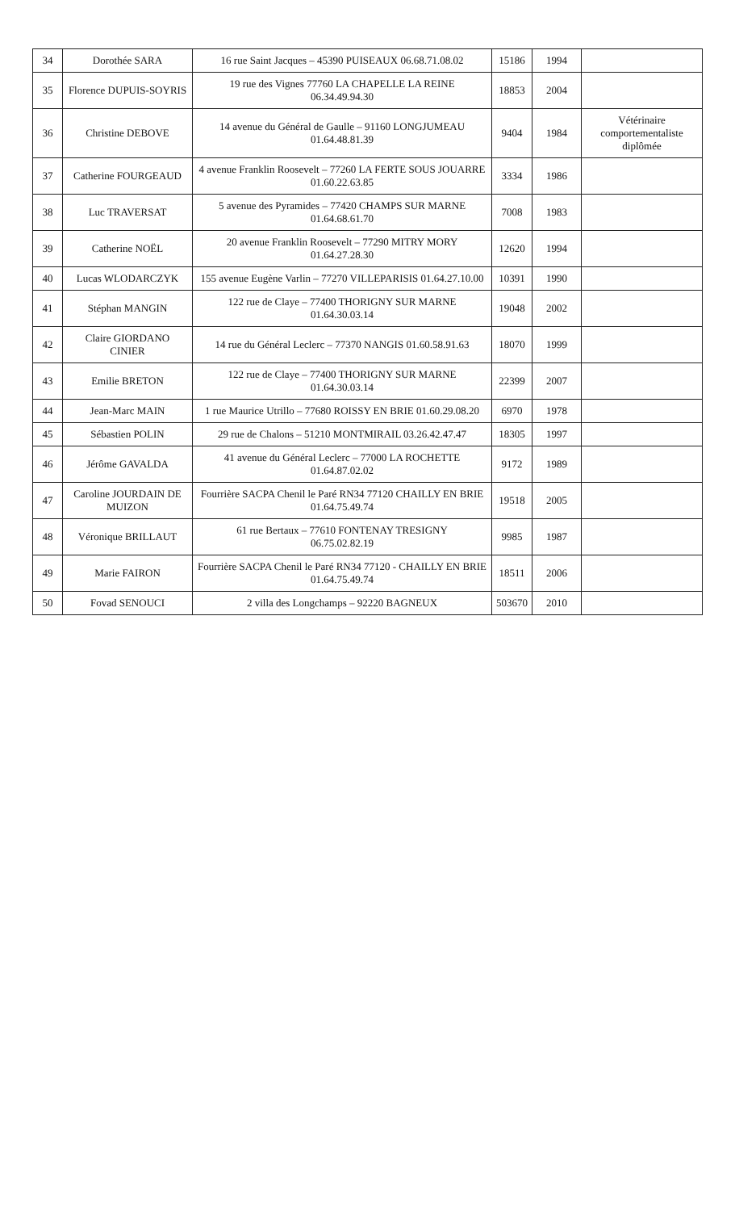| 34 | Dorothée SARA | 16 rue Saint Jacques – 45390 PUISEAUX 06.68.71.08.02 | 15186 | 1994 | |
| 35 | Florence DUPUIS-SOYRIS | 19 rue des Vignes 77760 LA CHAPELLE LA REINE 06.34.49.94.30 | 18853 | 2004 | |
| 36 | Christine DEBOVE | 14 avenue du Général de Gaulle – 91160 LONGJUMEAU 01.64.48.81.39 | 9404 | 1984 | Vétérinaire comportementaliste diplômée |
| 37 | Catherine FOURGEAUD | 4 avenue Franklin Roosevelt – 77260 LA FERTE SOUS JOUARRE 01.60.22.63.85 | 3334 | 1986 | |
| 38 | Luc TRAVERSAT | 5 avenue des Pyramides – 77420 CHAMPS SUR MARNE 01.64.68.61.70 | 7008 | 1983 | |
| 39 | Catherine NOËL | 20 avenue Franklin Roosevelt – 77290 MITRY MORY 01.64.27.28.30 | 12620 | 1994 | |
| 40 | Lucas WLODARCZYK | 155 avenue Eugène Varlin – 77270 VILLEPARISIS 01.64.27.10.00 | 10391 | 1990 | |
| 41 | Stéphan MANGIN | 122 rue de Claye – 77400 THORIGNY SUR MARNE 01.64.30.03.14 | 19048 | 2002 | |
| 42 | Claire GIORDANO CINIER | 14 rue du Général Leclerc – 77370 NANGIS 01.60.58.91.63 | 18070 | 1999 | |
| 43 | Emilie BRETON | 122 rue de Claye – 77400 THORIGNY SUR MARNE 01.64.30.03.14 | 22399 | 2007 | |
| 44 | Jean-Marc MAIN | 1 rue Maurice Utrillo – 77680 ROISSY EN BRIE 01.60.29.08.20 | 6970 | 1978 | |
| 45 | Sébastien POLIN | 29 rue de Chalons – 51210 MONTMIRAIL 03.26.42.47.47 | 18305 | 1997 | |
| 46 | Jérôme GAVALDA | 41 avenue du Général Leclerc – 77000 LA ROCHETTE 01.64.87.02.02 | 9172 | 1989 | |
| 47 | Caroline JOURDAIN DE MUIZON | Fourrière SACPA Chenil le Paré RN34 77120 CHAILLY EN BRIE 01.64.75.49.74 | 19518 | 2005 | |
| 48 | Véronique BRILLAUT | 61 rue Bertaux – 77610 FONTENAY TRESIGNY 06.75.02.82.19 | 9985 | 1987 | |
| 49 | Marie FAIRON | Fourrière SACPA Chenil le Paré RN34 77120 - CHAILLY EN BRIE 01.64.75.49.74 | 18511 | 2006 | |
| 50 | Fovad SENOUCI | 2 villa des Longchamps – 92220 BAGNEUX | 503670 | 2010 | |